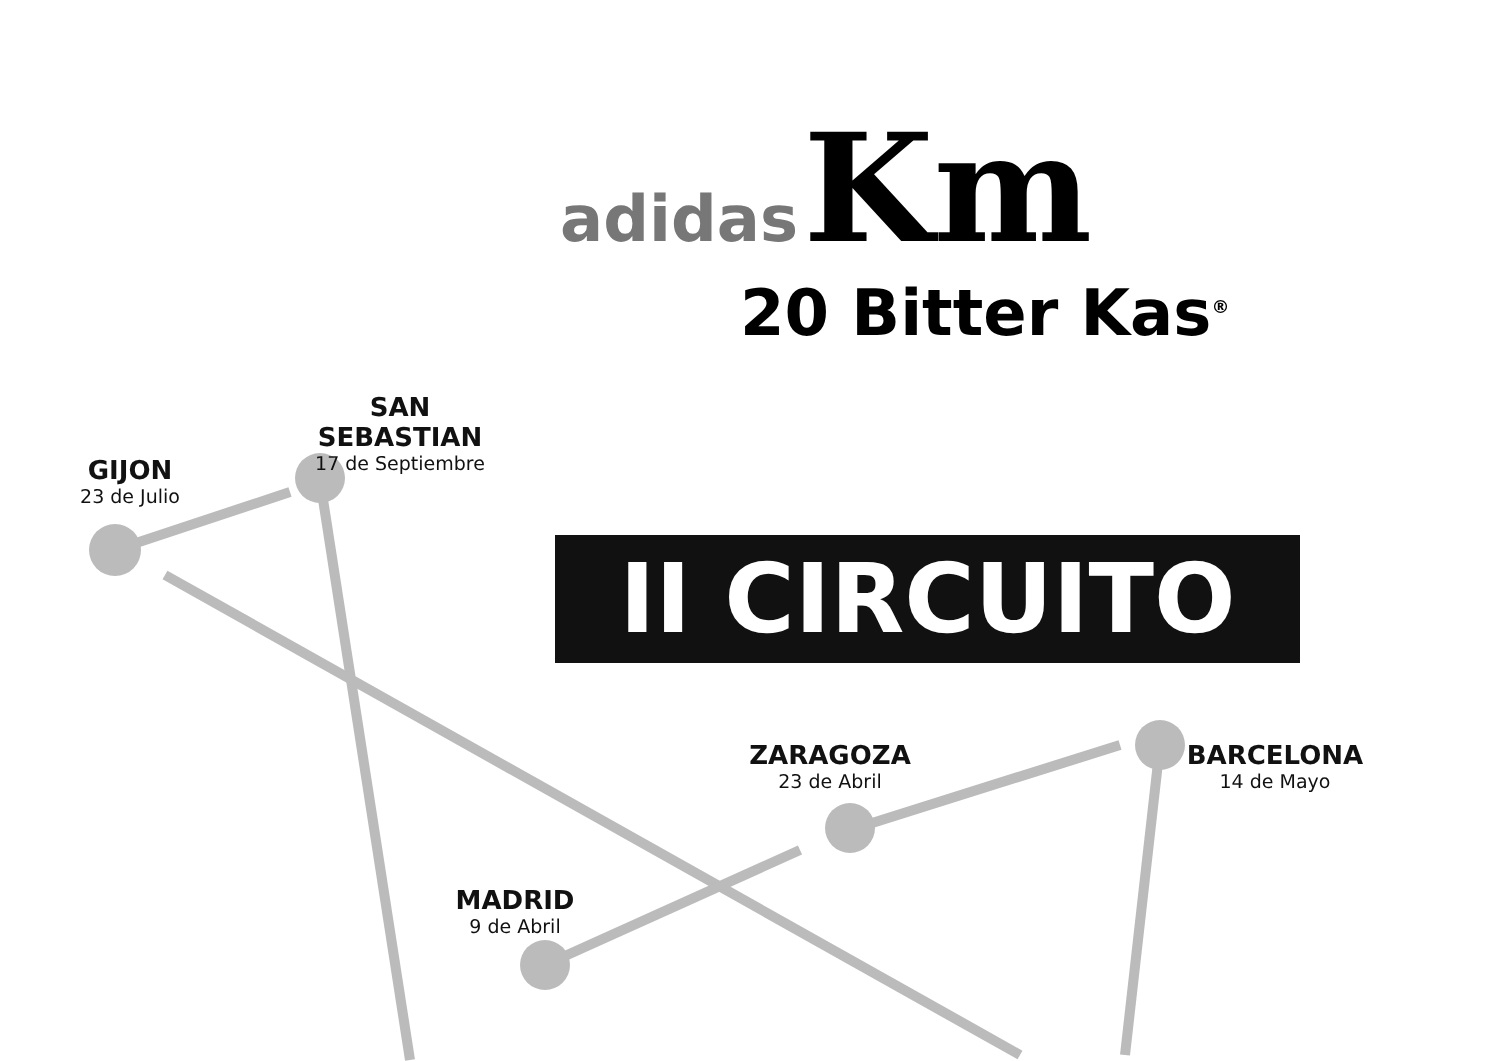adidas
Km
20 Bitter Kas<sup>®</sup>
II CIRCUITO
GIJON
23 de Julio
SAN SEBASTIAN
17 de Septiembre
ZARAGOZA
23 de Abril
BARCELONA
14 de Mayo
MADRID
9 de Abril